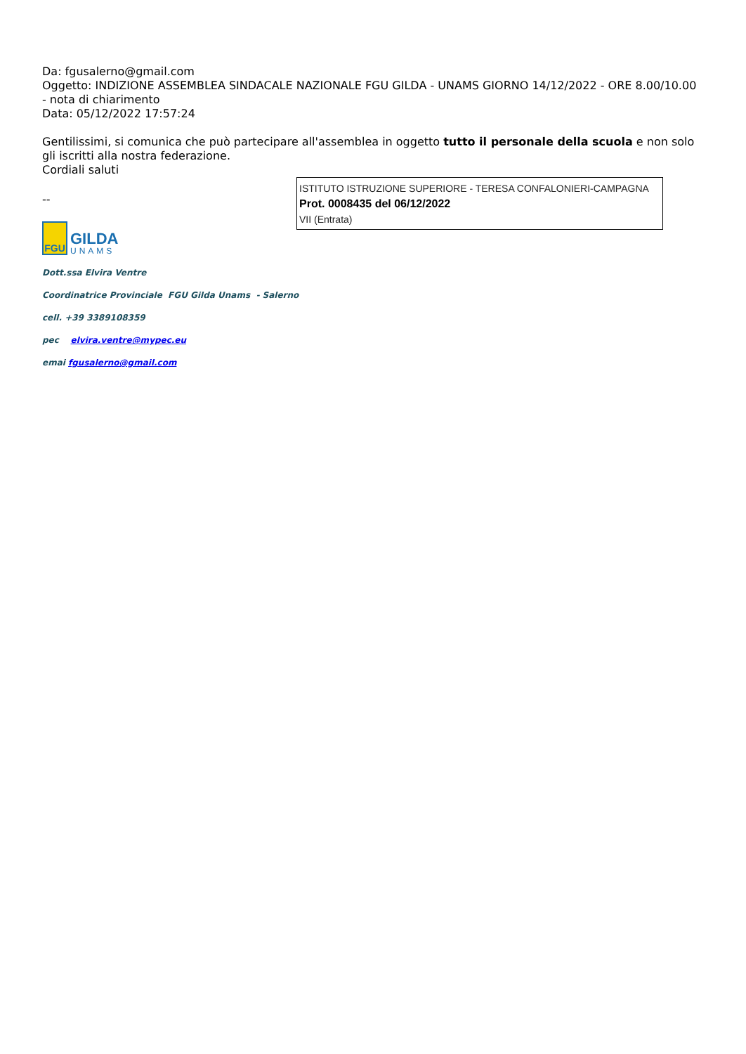Da: fgusalerno@gmail.com
Oggetto: INDIZIONE ASSEMBLEA SINDACALE NAZIONALE FGU GILDA - UNAMS GIORNO 14/12/2022 - ORE 8.00/10.00 - nota di chiarimento
Data: 05/12/2022 17:57:24
Gentilissimi, si comunica che può partecipare all'assemblea in oggetto tutto il personale della scuola e non solo gli iscritti alla nostra federazione.
Cordiali saluti
ISTITUTO ISTRUZIONE SUPERIORE - TERESA CONFALONIERI-CAMPAGNA
Prot. 0008435 del 06/12/2022
VII (Entrata)
--
FGU
GILDA
UNAMS
Dott.ssa Elvira Ventre
Coordinatrice Provinciale FGU Gilda Unams - Salerno
cell. +39 3389108359
pec elvira.ventre@mypec.eu
emai fgusalerno@gmail.com